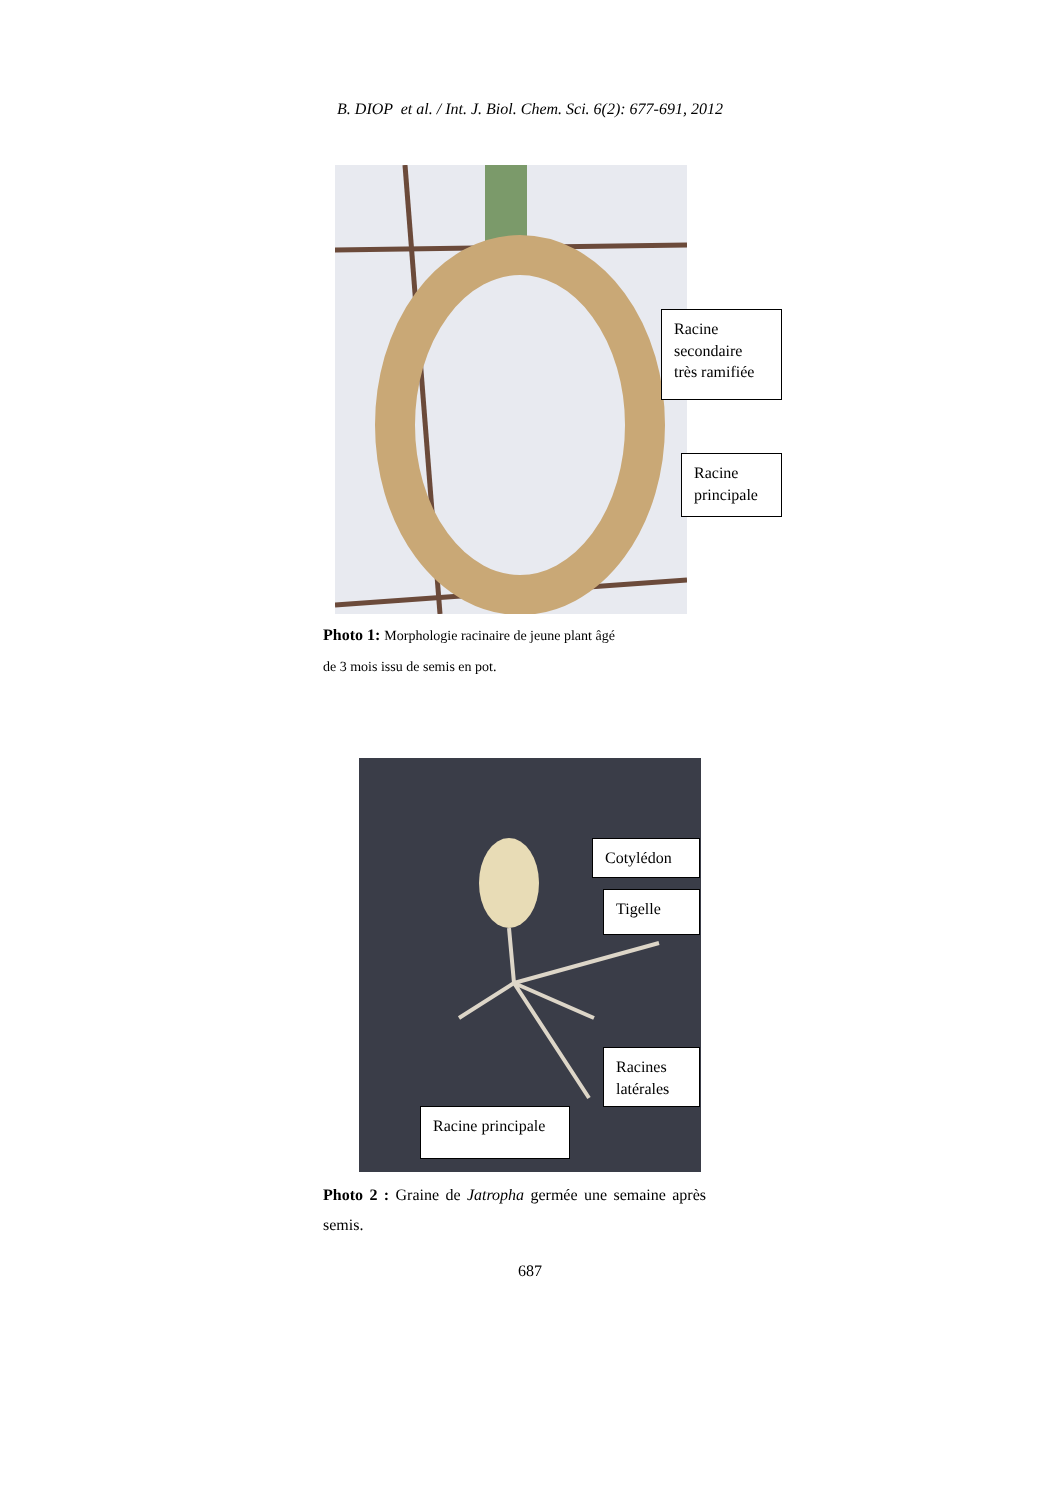B. DIOP et al. / Int. J. Biol. Chem. Sci. 6(2): 677-691, 2012
Racine secondaire très ramifiée
Racine principale
Photo 1: Morphologie racinaire de jeune plant âgé
de 3 mois issu de semis en pot.
Cotylédon
Tigelle
Racines latérales
Racine principale
Photo 2 : Graine de Jatropha germée une semaine après semis.
687